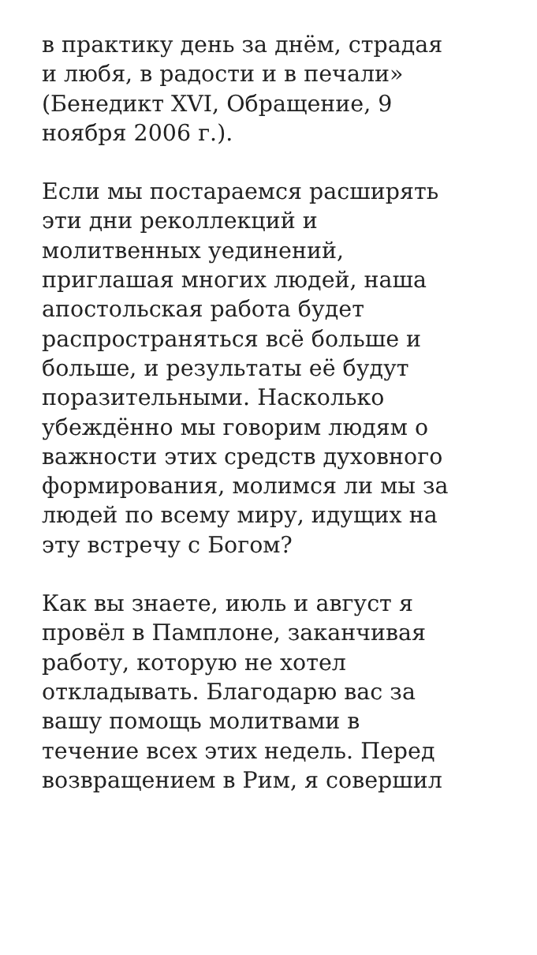в практику день за днём, страдая
и любя, в радости и в печали»
(Бенедикт XVI, Обращение, 9
ноября 2006 г.).
Если мы постараемся расширять
эти дни реколлекций и
молитвенных уединений,
приглашая многих людей, наша
апостольская работа будет
распространяться всё больше и
больше, и результаты её будут
поразительными. Насколько
убеждённо мы говорим людям о
важности этих средств духовного
формирования, молимся ли мы за
людей по всему миру, идущих на
эту встречу с Богом?
Как вы знаете, июль и август я
провёл в Памплоне, заканчивая
работу, которую не хотел
откладывать. Благодарю вас за
вашу помощь молитвами в
течение всех этих недель. Перед
возвращением в Рим, я совершил